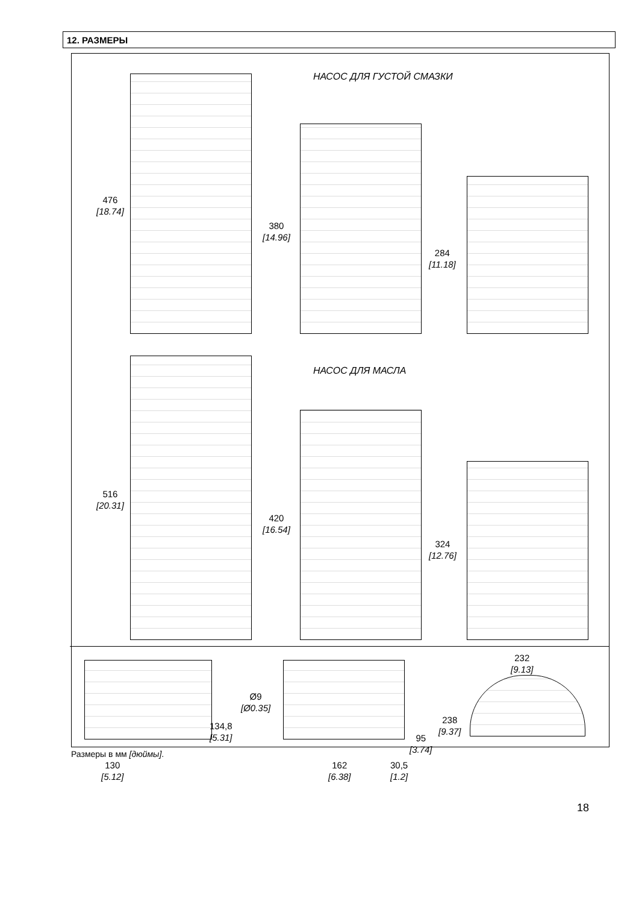12. РАЗМЕРЫ
НАСОС ДЛЯ ГУСТОЙ СМАЗКИ
НАСОС ДЛЯ МАСЛА
476
[18.74]
380
[14.96]
284
[11.18]
516
[20.31]
420
[16.54]
324
[12.76]
232
[9.13]
Ø9
[Ø0.35]
238
[9.37]
134,8
[5.31]
95
[3.74]
130
[5.12]
162
[6.38]
30,5
[1.2]
Размеры в мм [дюймы].
18